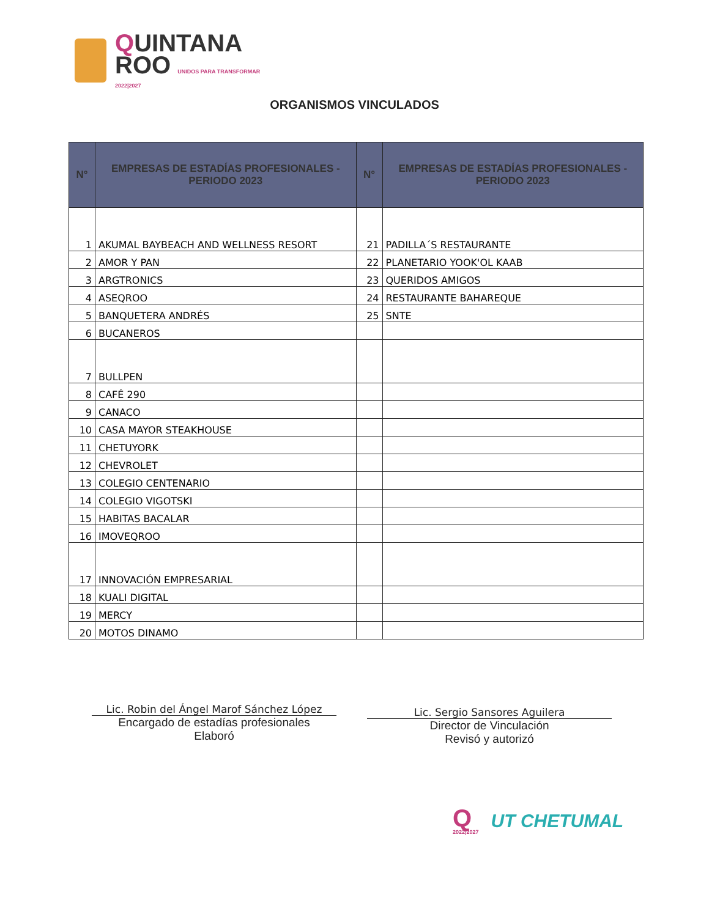QUINTANA
ROO UNIDOS PARA TRANSFORMAR
2022|2027
ORGANISMOS VINCULADOS
| N° | EMPRESAS DE ESTADÍAS PROFESIONALES - PERIODO 2023 | N° | EMPRESAS DE ESTADÍAS PROFESIONALES - PERIODO 2023 |
| --- | --- | --- | --- |
| 1 | AKUMAL BAYBEACH AND WELLNESS RESORT | 21 | PADILLA´S RESTAURANTE |
| 2 | AMOR Y PAN | 22 | PLANETARIO YOOK'OL KAAB |
| 3 | ARGTRONICS | 23 | QUERIDOS AMIGOS |
| 4 | ASEQROO | 24 | RESTAURANTE BAHAREQUE |
| 5 | BANQUETERA ANDRÉS | 25 | SNTE |
| 6 | BUCANEROS | | |
| 7 | BULLPEN | | |
| 8 | CAFÉ 290 | | |
| 9 | CANACO | | |
| 10 | CASA MAYOR STEAKHOUSE | | |
| 11 | CHETUYORK | | |
| 12 | CHEVROLET | | |
| 13 | COLEGIO CENTENARIO | | |
| 14 | COLEGIO VIGOTSKI | | |
| 15 | HABITAS BACALAR | | |
| 16 | IMOVEQROO | | |
| 17 | INNOVACIÓN EMPRESARIAL | | |
| 18 | KUALI DIGITAL | | |
| 19 | MERCY | | |
| 20 | MOTOS DINAMO | | |
Lic. Robin del Ángel Marof Sánchez López
Encargado de estadías profesionales
Elaboró
Lic. Sergio Sansores Aguilera
Director de Vinculación
Revisó y autorizó
Q
2022|2027
UT CHETUMAL